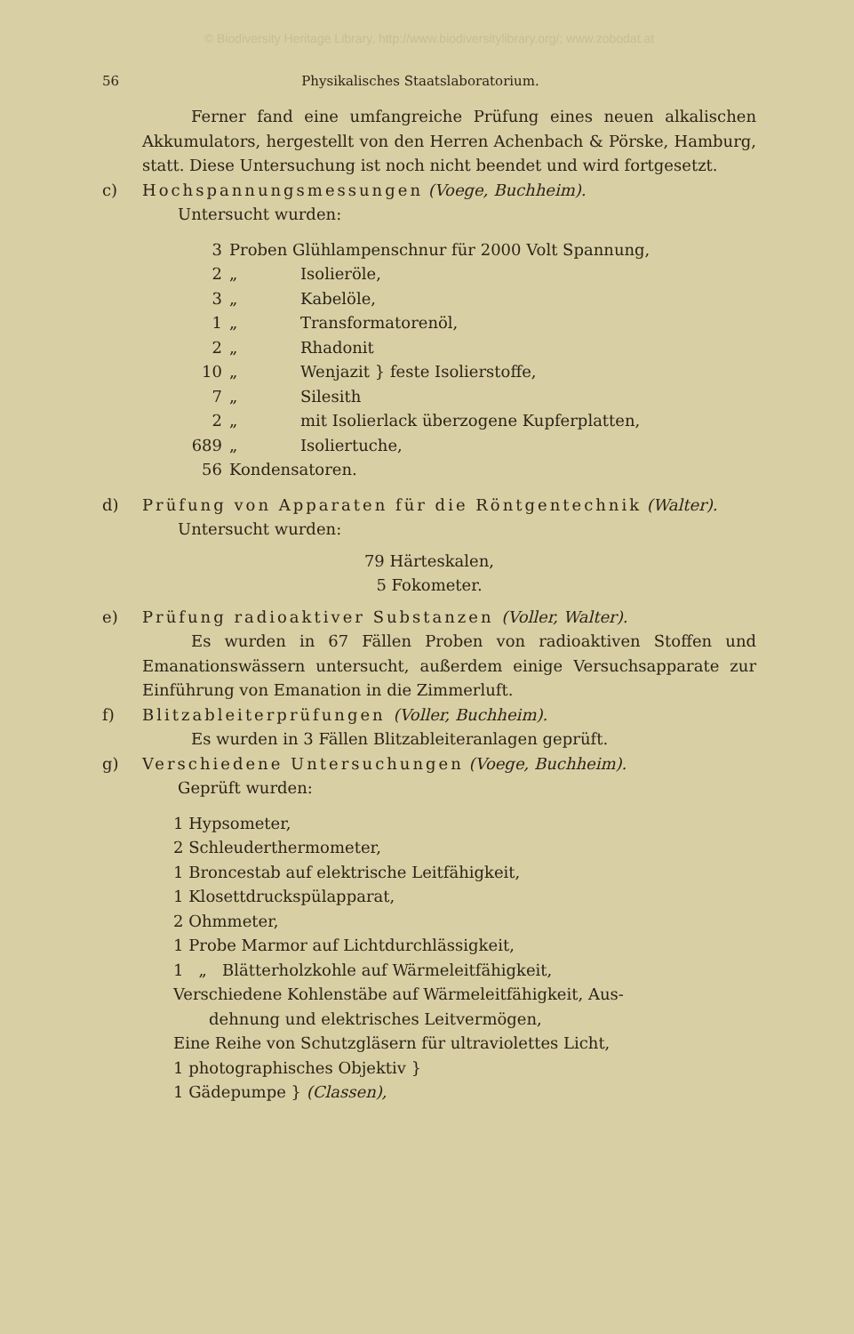© Biodiversity Heritage Library, http://www.biodiversitylibrary.org/; www.zobodat.at
56 Physikalisches Staatslaboratorium.
Ferner fand eine umfangreiche Prüfung eines neuen alkalischen Akkumulators, hergestellt von den Herren Achenbach & Pörske, Hamburg, statt. Diese Untersuchung ist noch nicht beendet und wird fortgesetzt.
c) Hochspannungsmessungen (Voege, Buchheim).
Untersucht wurden:
3 Proben Glühlampenschnur für 2000 Volt Spannung,
2 „ Isolieröle,
3 „ Kabelöle,
1 „ Transformatorenöl,
2 „ Rhadonit
10 „ Wenjazit } feste Isolierstoffe,
7 „ Silesith
2 „ mit Isolierlack überzogene Kupferplatten,
689 „ Isoliertuche,
56 Kondensatoren.
d) Prüfung von Apparaten für die Röntgentechnik (Walter).
Untersucht wurden:
79 Härteskalen,
5 Fokometer.
e) Prüfung radioaktiver Substanzen (Voller, Walter).
Es wurden in 67 Fällen Proben von radioaktiven Stoffen und Emanationswässern untersucht, außerdem einige Versuchsapparate zur Einführung von Emanation in die Zimmerluft.
f) Blitzableiterprüfungen (Voller, Buchheim).
Es wurden in 3 Fällen Blitzableiteranlagen geprüft.
g) Verschiedene Untersuchungen (Voege, Buchheim).
Geprüft wurden:
1 Hypsometer,
2 Schleuderthermometer,
1 Broncestab auf elektrische Leitfähigkeit,
1 Klosettdruckspülapparat,
2 Ohmmeter,
1 Probe Marmor auf Lichtdurchlässigkeit,
1 „ Blätterholzkohle auf Wärmeleitfähigkeit,
Verschiedene Kohlenstäbe auf Wärmeleitfähigkeit, Aus-
dehnung und elektrisches Leitvermögen,
Eine Reihe von Schutzgläsern für ultraviolettes Licht,
1 photographisches Objektiv }
1 Gädepumpe } (Classen),